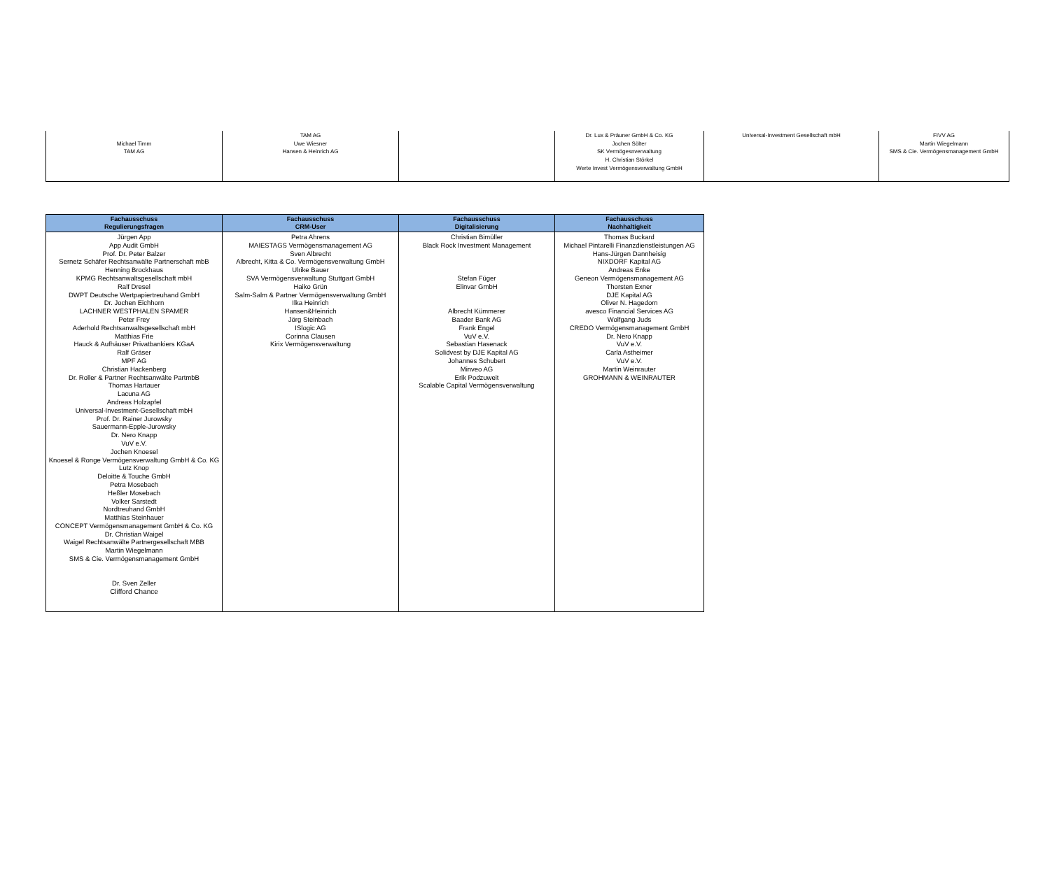| Michael Timm TAM AG | TAM AG Uwe Wiesner Hansen & Heinrich AG | | Dr. Lux & Präuner GmbH & Co. KG Jochen Sölter SK Vermögesnverwaltung H. Christian Störkel Werte Invest Vermögensverwaltung GmbH | Universal-Investment Gesellschaft mbH | FIVV AG Martin Wiegelmann SMS & Cie. Vermögensmanagement GmbH |
| Fachausschuss Regulierungsfragen | Fachausschuss CRM-User | Fachausschuss Digitalisierung | Fachausschuss Nachhaltigkeit |
| --- | --- | --- | --- |
| Jürgen App App Audit GmbH Prof. Dr. Peter Balzer Sernetz Schäfer Rechtsanwälte Partnerschaft mbB Henning Brockhaus KPMG Rechtsanwaltsgesellschaft mbH Ralf Dresel DWPT Deutsche Wertpapiertreuhand GmbH Dr. Jochen Eichhorn LACHNER WESTPHALEN SPAMER Peter Frey Aderhold Rechtsanwaltsgesellschaft mbH Matthias Frie Hauck & Aufhäuser Privatbankiers KGaA Ralf Gräser MPF AG Christian Hackenberg Dr. Roller & Partner Rechtsanwälte PartmbB Thomas Hartauer Lacuna AG Andreas Holzapfel Universal-Investment-Gesellschaft mbH Prof. Dr. Rainer Jurowsky Sauermann-Epple-Jurowsky Dr. Nero Knapp VuV e.V. Jochen Knoesel Knoesel & Ronge Vermögensverwaltung GmbH & Co. KG Lutz Knop Deloitte & Touche GmbH Petra Mosebach Heßler Mosebach Volker Sarstedt Nordtreuhand GmbH Matthias Steinhauer CONCEPT Vermögensmanagement GmbH & Co. KG Dr. Christian Waigel Waigel Rechtsanwälte Partnergesellschaft MBB Martin Wiegelmann SMS & Cie. Vermögensmanagement GmbH Dr. Sven Zeller Clifford Chance | Petra Ahrens MAIESTAGS Vermögensmanagement AG Sven Albrecht Albrecht, Kitta & Co. Vermögensverwaltung GmbH Ulrike Bauer SVA Vermögensverwaltung Stuttgart GmbH Haiko Grün Salm-Salm & Partner Vermögensverwaltung GmbH Ilka Heinrich Hansen&Heinrich Jörg Steinbach ISlogic AG Corinna Clausen Kirix Vermögensverwaltung | Christian Bimüller Black Rock Investment Management Stefan Füger Elinvar GmbH Albrecht Kümmerer Baader Bank AG Frank Engel VuV e.V. Sebastian Hasenack Solidvest by DJE Kapital AG Johannes Schubert Minveo AG Erik Podzuweit Scalable Capital Vermögensverwaltung | Thomas Buckard Michael Pintarelli Finanzdienstleistungen AG Hans-Jürgen Dannheisig NIXDORF Kapital AG Andreas Enke Geneon Vermögensmanagement AG Thorsten Exner DJE Kapital AG Oliver N. Hagedorn avesco Financial Services AG Wolfgang Juds CREDO Vermögensmanagement GmbH Dr. Nero Knapp VuV e.V. Carla Astheimer VuV e.V. Martin Weinrauter GROHMANN & WEINRAUTER |